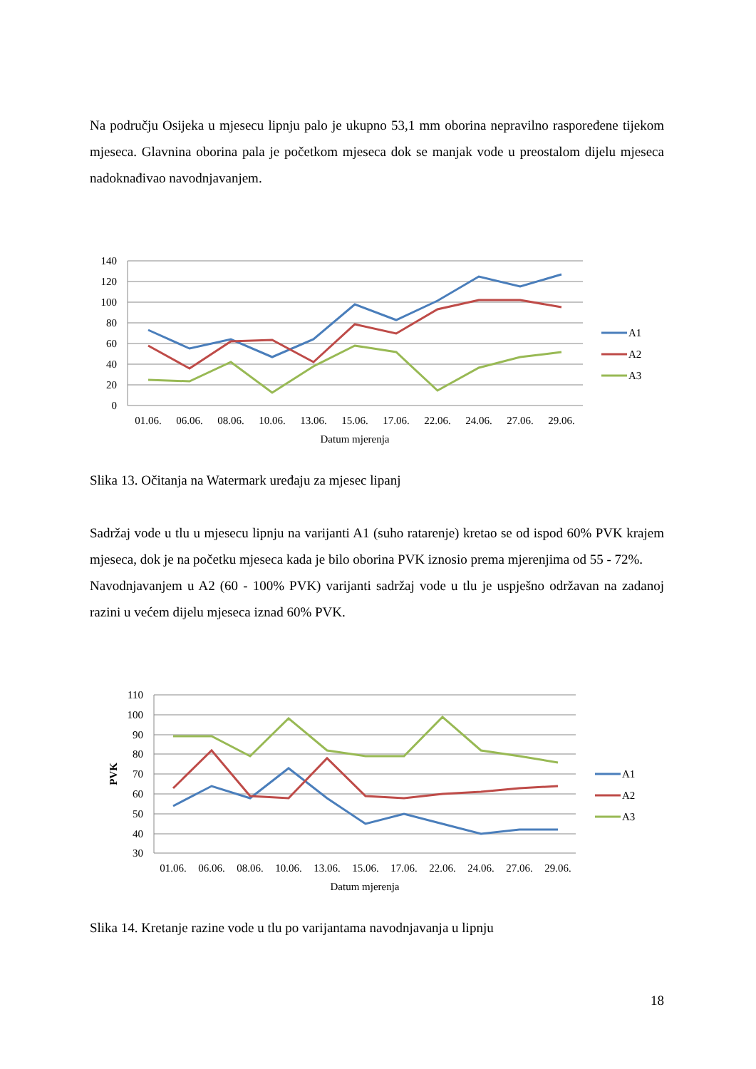Na području Osijeka u mjesecu lipnju palo je ukupno 53,1 mm oborina nepravilno raspoređene tijekom mjeseca. Glavnina oborina pala je početkom mjeseca dok se manjak vode u preostalom dijelu mjeseca nadoknađivao navodnjavanjem.
140
120
100
80
60
40
20
0
01.06.
06.06.
08.06.
10.06.
13.06.
15.06.
17.06.
22.06.
24.06.
27.06.
29.06.
Datum mjerenja
A1
A2
A3
Slika 13. Očitanja na Watermark uređaju za mjesec lipanj
Sadržaj vode u tlu u mjesecu lipnju na varijanti A1 (suho ratarenje) kretao se od ispod 60% PVK krajem mjeseca, dok je na početku mjeseca kada je bilo oborina PVK iznosio prema mjerenjima od 55 - 72%.
Navodnjavanjem u A2 (60 - 100% PVK) varijanti sadržaj vode u tlu je uspješno održavan na zadanoj razini u većem dijelu mjeseca iznad 60% PVK.
110
100
90
80
70
60
50
40
30
PVK
01.06.
06.06.
08.06.
10.06.
13.06.
15.06.
17.06.
22.06.
24.06.
27.06.
29.06.
Datum mjerenja
A1
A2
A3
Slika 14. Kretanje razine vode u tlu po varijantama navodnjavanja u lipnju
18